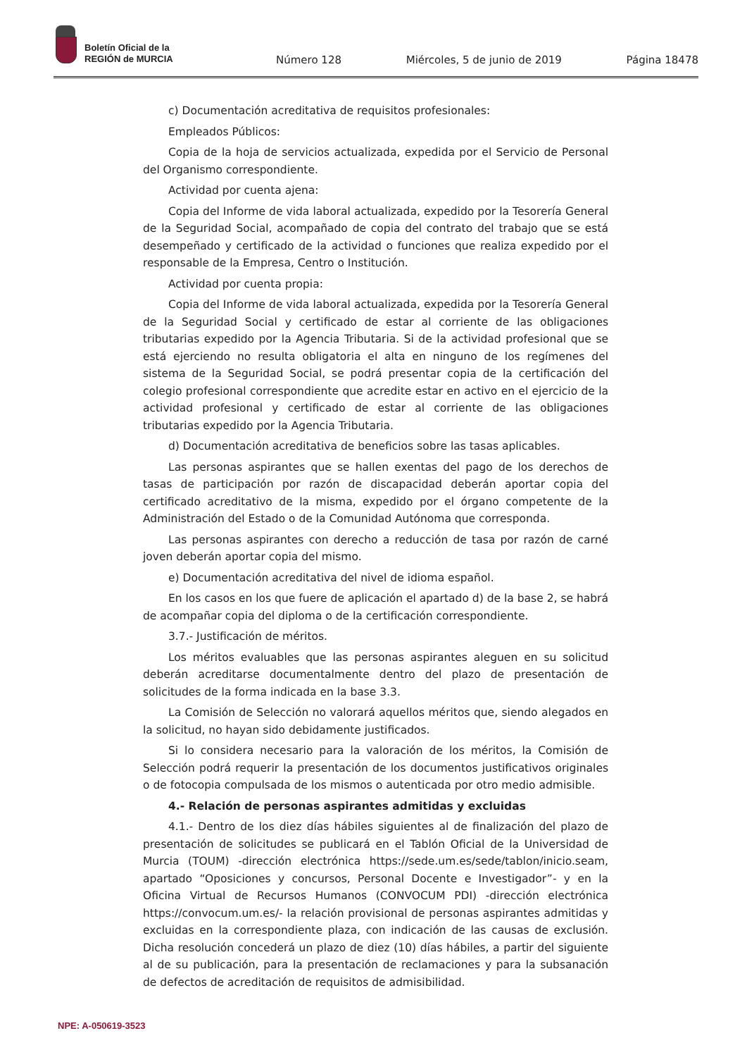Boletín Oficial de la
REGIÓN de MURCIA
Número 128 Miércoles, 5 de junio de 2019 Página 18478
c) Documentación acreditativa de requisitos profesionales:
Empleados Públicos:
Copia de la hoja de servicios actualizada, expedida por el Servicio de Personal del Organismo correspondiente.
Actividad por cuenta ajena:
Copia del Informe de vida laboral actualizada, expedido por la Tesorería General de la Seguridad Social, acompañado de copia del contrato del trabajo que se está desempeñado y certificado de la actividad o funciones que realiza expedido por el responsable de la Empresa, Centro o Institución.
Actividad por cuenta propia:
Copia del Informe de vida laboral actualizada, expedida por la Tesorería General de la Seguridad Social y certificado de estar al corriente de las obligaciones tributarias expedido por la Agencia Tributaria. Si de la actividad profesional que se está ejerciendo no resulta obligatoria el alta en ninguno de los regímenes del sistema de la Seguridad Social, se podrá presentar copia de la certificación del colegio profesional correspondiente que acredite estar en activo en el ejercicio de la actividad profesional y certificado de estar al corriente de las obligaciones tributarias expedido por la Agencia Tributaria.
d) Documentación acreditativa de beneficios sobre las tasas aplicables.
Las personas aspirantes que se hallen exentas del pago de los derechos de tasas de participación por razón de discapacidad deberán aportar copia del certificado acreditativo de la misma, expedido por el órgano competente de la Administración del Estado o de la Comunidad Autónoma que corresponda.
Las personas aspirantes con derecho a reducción de tasa por razón de carné joven deberán aportar copia del mismo.
e) Documentación acreditativa del nivel de idioma español.
En los casos en los que fuere de aplicación el apartado d) de la base 2, se habrá de acompañar copia del diploma o de la certificación correspondiente.
3.7.- Justificación de méritos.
Los méritos evaluables que las personas aspirantes aleguen en su solicitud deberán acreditarse documentalmente dentro del plazo de presentación de solicitudes de la forma indicada en la base 3.3.
La Comisión de Selección no valorará aquellos méritos que, siendo alegados en la solicitud, no hayan sido debidamente justificados.
Si lo considera necesario para la valoración de los méritos, la Comisión de Selección podrá requerir la presentación de los documentos justificativos originales o de fotocopia compulsada de los mismos o autenticada por otro medio admisible.
4.- Relación de personas aspirantes admitidas y excluidas
4.1.- Dentro de los diez días hábiles siguientes al de finalización del plazo de presentación de solicitudes se publicará en el Tablón Oficial de la Universidad de Murcia (TOUM) -dirección electrónica https://sede.um.es/sede/tablon/inicio.seam, apartado “Oposiciones y concursos, Personal Docente e Investigador”- y en la Oficina Virtual de Recursos Humanos (CONVOCUM PDI) -dirección electrónica https://convocum.um.es/- la relación provisional de personas aspirantes admitidas y excluidas en la correspondiente plaza, con indicación de las causas de exclusión. Dicha resolución concederá un plazo de diez (10) días hábiles, a partir del siguiente al de su publicación, para la presentación de reclamaciones y para la subsanación de defectos de acreditación de requisitos de admisibilidad.
NPE: A-050619-3523